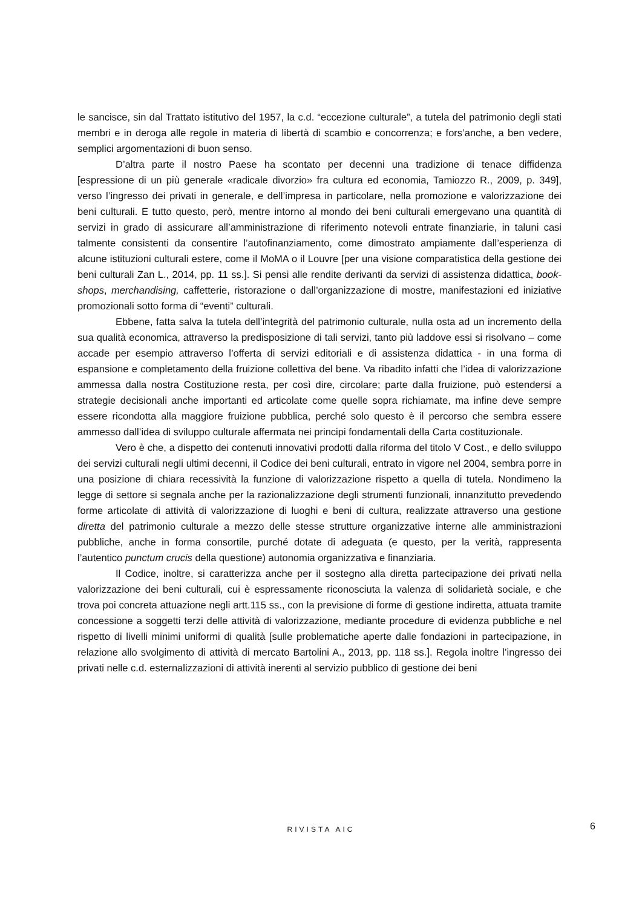le sancisce, sin dal Trattato istitutivo del 1957, la c.d. “eccezione culturale”, a tutela del patrimonio degli stati membri e in deroga alle regole in materia di libertà di scambio e concorrenza; e fors’anche, a ben vedere, semplici argomentazioni di buon senso.
D’altra parte il nostro Paese ha scontato per decenni una tradizione di tenace diffidenza [espressione di un più generale «radicale divorzio» fra cultura ed economia, Tamiozzo R., 2009, p. 349], verso l’ingresso dei privati in generale, e dell’impresa in particolare, nella promozione e valorizzazione dei beni culturali. E tutto questo, però, mentre intorno al mondo dei beni culturali emergevano una quantità di servizi in grado di assicurare all’amministrazione di riferimento notevoli entrate finanziarie, in taluni casi talmente consistenti da consentire l’autofinanziamento, come dimostrato ampiamente dall’esperienza di alcune istituzioni culturali estere, come il MoMA o il Louvre [per una visione comparatistica della gestione dei beni culturali Zan L., 2014, pp. 11 ss.]. Si pensi alle rendite derivanti da servizi di assistenza didattica, book-shops, merchandising, caffetterie, ristorazione o dall’organizzazione di mostre, manifestazioni ed iniziative promozionali sotto forma di “eventi” culturali.
Ebbene, fatta salva la tutela dell’integrità del patrimonio culturale, nulla osta ad un incremento della sua qualità economica, attraverso la predisposizione di tali servizi, tanto più laddove essi si risolvano – come accade per esempio attraverso l’offerta di servizi editoriali e di assistenza didattica - in una forma di espansione e completamento della fruizione collettiva del bene. Va ribadito infatti che l’idea di valorizzazione ammessa dalla nostra Costituzione resta, per così dire, circolare; parte dalla fruizione, può estendersi a strategie decisionali anche importanti ed articolate come quelle sopra richiamate, ma infine deve sempre essere ricondotta alla maggiore fruizione pubblica, perché solo questo è il percorso che sembra essere ammesso dall’idea di sviluppo culturale affermata nei principi fondamentali della Carta costituzionale.
Vero è che, a dispetto dei contenuti innovativi prodotti dalla riforma del titolo V Cost., e dello sviluppo dei servizi culturali negli ultimi decenni, il Codice dei beni culturali, entrato in vigore nel 2004, sembra porre in una posizione di chiara recessività la funzione di valorizzazione rispetto a quella di tutela. Nondimeno la legge di settore si segnala anche per la razionalizzazione degli strumenti funzionali, innanzitutto prevedendo forme articolate di attività di valorizzazione di luoghi e beni di cultura, realizzate attraverso una gestione diretta del patrimonio culturale a mezzo delle stesse strutture organizzative interne alle amministrazioni pubbliche, anche in forma consortile, purché dotate di adeguata (e questo, per la verità, rappresenta l’autentico punctum crucis della questione) autonomia organizzativa e finanziaria.
Il Codice, inoltre, si caratterizza anche per il sostegno alla diretta partecipazione dei privati nella valorizzazione dei beni culturali, cui è espressamente riconosciuta la valenza di solidarietà sociale, e che trova poi concreta attuazione negli artt.115 ss., con la previsione di forme di gestione indiretta, attuata tramite concessione a soggetti terzi delle attività di valorizzazione, mediante procedure di evidenza pubbliche e nel rispetto di livelli minimi uniformi di qualità [sulle problematiche aperte dalle fondazioni in partecipazione, in relazione allo svolgimento di attività di mercato Bartolini A., 2013, pp. 118 ss.]. Regola inoltre l’ingresso dei privati nelle c.d. esternalizzazioni di attività inerenti al servizio pubblico di gestione dei beni
RIVISTA AIC 6